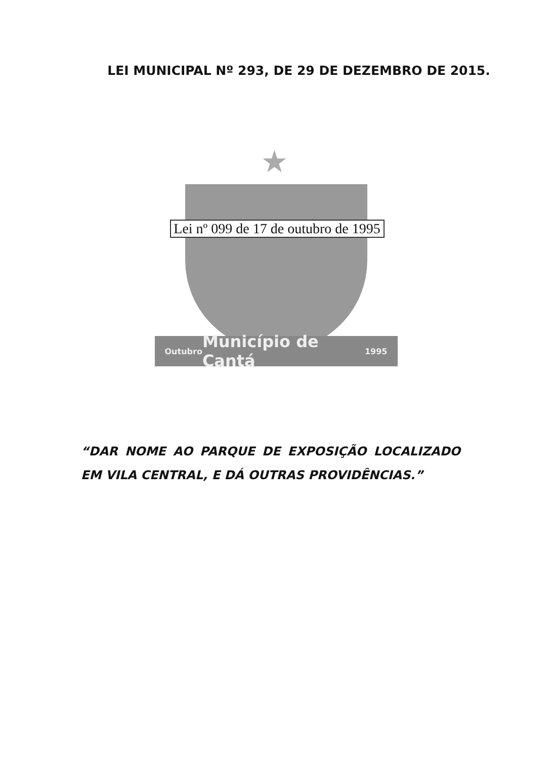LEI MUNICIPAL Nº 293, DE 29 DE DEZEMBRO DE 2015.
★
Lei nº 099 de 17 de outubro de 1995
Outubro Município de Cantá 1995
“DAR NOME AO PARQUE DE EXPOSIÇÃO LOCALIZADO EM VILA CENTRAL, E DÁ OUTRAS PROVIDÊNCIAS.”